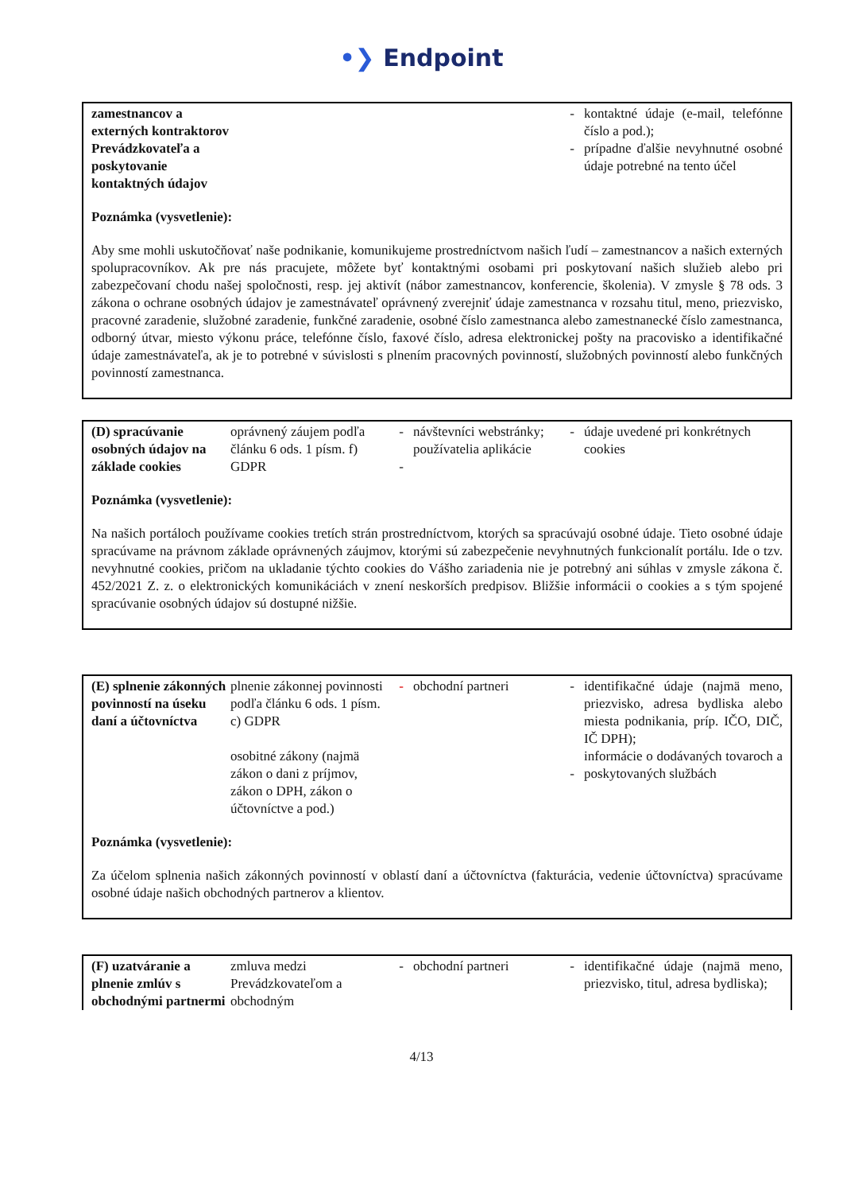•❯ Endpoint
| zamestnancov a externých kontraktorov Prevádzkovateľa a poskytovanie kontaktných údajov | | | | - - | kontaktné údaje (e-mail, telefónne číslo a pod.); prípadne ďalšie nevyhnutné osobné údaje potrebné na tento účel |
Poznámka (vysvetlenie):
Aby sme mohli uskutočňovať naše podnikanie, komunikujeme prostredníctvom našich ľudí – zamestnancov a našich externých spolupracovníkov. Ak pre nás pracujete, môžete byť kontaktnými osobami pri poskytovaní našich služieb alebo pri zabezpečovaní chodu našej spoločnosti, resp. jej aktivít (nábor zamestnancov, konferencie, školenia). V zmysle § 78 ods. 3 zákona o ochrane osobných údajov je zamestnávateľ oprávnený zverejniť údaje zamestnanca v rozsahu titul, meno, priezvisko, pracovné zaradenie, služobné zaradenie, funkčné zaradenie, osobné číslo zamestnanca alebo zamestnanecké číslo zamestnanca, odborný útvar, miesto výkonu práce, telefónne číslo, faxové číslo, adresa elektronickej pošty na pracovisko a identifikačné údaje zamestnávateľa, ak je to potrebné v súvislosti s plnením pracovných povinností, služobných povinností alebo funkčných povinností zamestnanca.
| (D) spracúvanie osobných údajov na základe cookies | oprávnený záujem podľa článku 6 ods. 1 písm. f) GDPR | - - | návštevníci webstránky; používatelia aplikácie | - | údaje uvedené pri konkrétnych cookies |
Poznámka (vysvetlenie):
Na našich portáloch používame cookies tretích strán prostredníctvom, ktorých sa spracúvajú osobné údaje. Tieto osobné údaje spracúvame na právnom základe oprávnených záujmov, ktorými sú zabezpečenie nevyhnutných funkcionalít portálu. Ide o tzv. nevyhnutné cookies, pričom na ukladanie týchto cookies do Vášho zariadenia nie je potrebný ani súhlas v zmysle zákona č. 452/2021 Z. z. o elektronických komunikáciách v znení neskorších predpisov. Bližšie informácii o cookies a s tým spojené spracúvanie osobných údajov sú dostupné nižšie.
| (E) splnenie zákonných povinností na úseku daní a účtovníctva | plnenie zákonnej povinnosti podľa článku 6 ods. 1 písm. c) GDPR osobitné zákony (najmä zákon o dani z príjmov, zákon o DPH, zákon o účtovníctve a pod.) | - | obchodní partneri | - - | identifikačné údaje (najmä meno, priezvisko, adresa bydliska alebo miesta podnikania, príp. IČO, DIČ, IČ DPH); informácie o dodávaných tovaroch a poskytovaných službách |
Poznámka (vysvetlenie):
Za účelom splnenia našich zákonných povinností v oblastí daní a účtovníctva (fakturácia, vedenie účtovníctva) spracúvame osobné údaje našich obchodných partnerov a klientov.
| (F) uzatváranie a plnenie zmlúv s obchodnými partnermi | zmluva medzi Prevádzkovateľom a obchodným | - | obchodní partneri | - | identifikačné údaje (najmä meno, priezvisko, titul, adresa bydliska); |
4/13